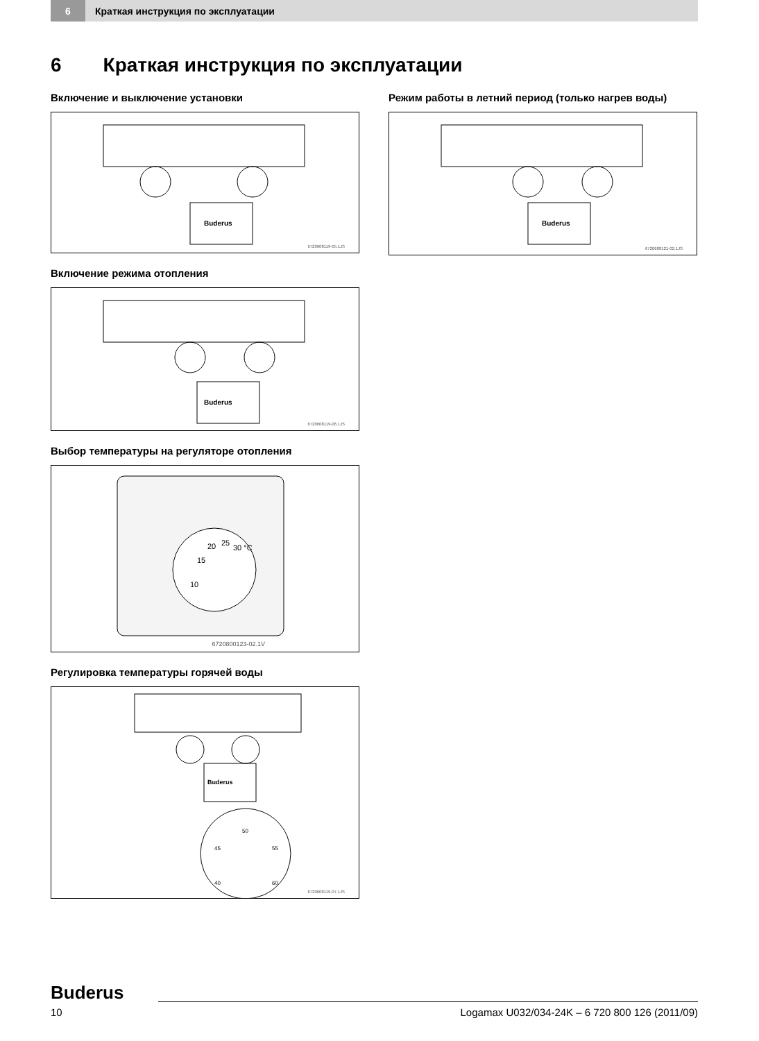6
Краткая инструкция по эксплуатации
6 Краткая инструкция по эксплуатации
Включение и выключение установки
Buderus
6720608119-05.1JS
Включение режима отопления
Buderus
6720608119-06.1JS
Выбор температуры на регуляторе отопления
10
15
20
25
30 °C
6720800123-02.1V
Регулировка температуры горячей воды
Buderus
50
45
55
40
60
6720608119-07.1JS
Режим работы в летний период (только нагрев воды)
Buderus
6720608121-02.1JS
Buderus
10 Logamax U032/034-24K – 6 720 800 126 (2011/09)